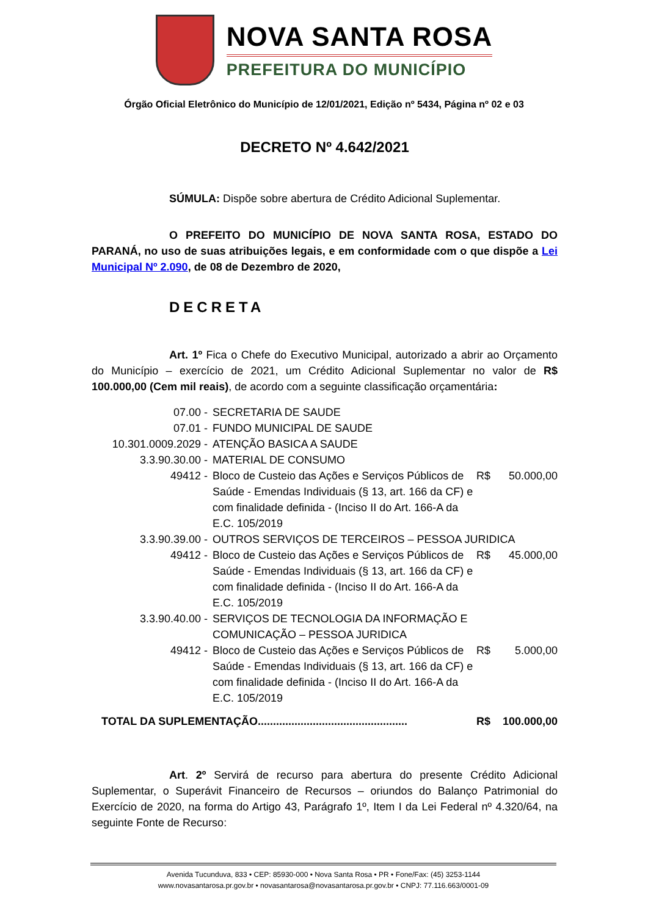NOVA SANTA ROSA
PREFEITURA DO MUNICÍPIO
Órgão Oficial Eletrônico do Município de 12/01/2021, Edição nº 5434, Página nº 02 e 03
DECRETO Nº 4.642/2021
SÚMULA: Dispõe sobre abertura de Crédito Adicional Suplementar.
O PREFEITO DO MUNICÍPIO DE NOVA SANTA ROSA, ESTADO DO PARANÁ, no uso de suas atribuições legais, e em conformidade com o que dispõe a Lei Municipal Nº 2.090, de 08 de Dezembro de 2020,
DECRETA
Art. 1º Fica o Chefe do Executivo Municipal, autorizado a abrir ao Orçamento do Município – exercício de 2021, um Crédito Adicional Suplementar no valor de R$ 100.000,00 (Cem mil reais), de acordo com a seguinte classificação orçamentária:
| 07.00 - | SECRETARIA DE SAUDE | | |
| 07.01 - | FUNDO MUNICIPAL DE SAUDE | | |
| 10.301.0009.2029 - | ATENÇÃO BASICA A SAUDE | | |
| 3.3.90.30.00 - | MATERIAL DE CONSUMO | | |
| 49412 - | Bloco de Custeio das Ações e Serviços Públicos de Saúde - Emendas Individuais (§ 13, art. 166 da CF) e com finalidade definida - (Inciso II do Art. 166-A da E.C. 105/2019 | R$ | 50.000,00 |
| 3.3.90.39.00 - | OUTROS SERVIÇOS DE TERCEIROS – PESSOA JURIDICA | | |
| 49412 - | Bloco de Custeio das Ações e Serviços Públicos de Saúde - Emendas Individuais (§ 13, art. 166 da CF) e com finalidade definida - (Inciso II do Art. 166-A da E.C. 105/2019 | R$ | 45.000,00 |
| 3.3.90.40.00 - | SERVIÇOS DE TECNOLOGIA DA INFORMAÇÃO E COMUNICAÇÃO – PESSOA JURIDICA | | |
| 49412 - | Bloco de Custeio das Ações e Serviços Públicos de Saúde - Emendas Individuais (§ 13, art. 166 da CF) e com finalidade definida - (Inciso II do Art. 166-A da E.C. 105/2019 | R$ | 5.000,00 |
| TOTAL DA SUPLEMENTAÇÃO................................................. | | R$ | 100.000,00 |
Art. 2º Servirá de recurso para abertura do presente Crédito Adicional Suplementar, o Superávit Financeiro de Recursos – oriundos do Balanço Patrimonial do Exercício de 2020, na forma do Artigo 43, Parágrafo 1º, Item I da Lei Federal nº 4.320/64, na seguinte Fonte de Recurso:
Avenida Tucunduva, 833 • CEP: 85930-000 • Nova Santa Rosa • PR • Fone/Fax: (45) 3253-1144
www.novasantarosa.pr.gov.br • novasantarosa@novasantarosa.pr.gov.br • CNPJ: 77.116.663/0001-09